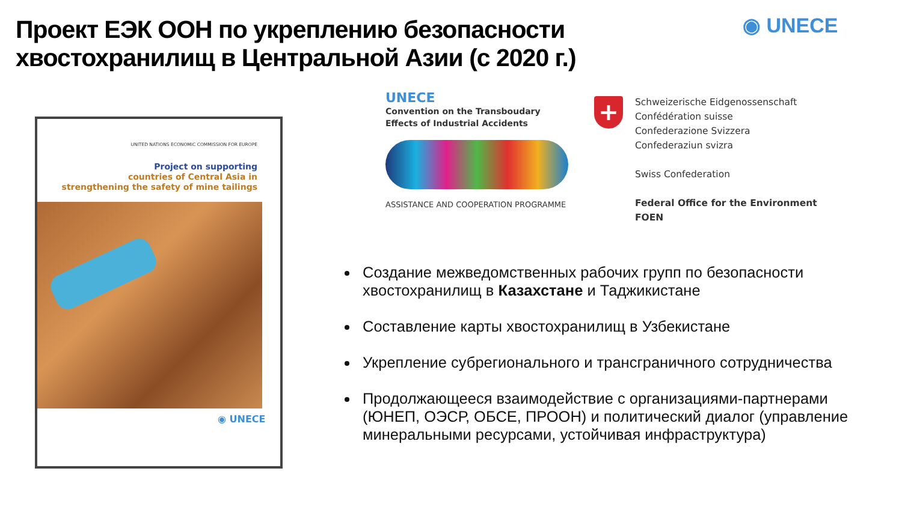Проект ЕЭК ООН по укреплению безопасности хвостохранилищ в Центральной Азии (с 2020 г.)
◉ UNECE
UNITED NATIONS ECONOMIC COMMISSION FOR EUROPE
Project on supporting
countries of Central Asia in
strengthening the safety of mine tailings
◉ UNECE
UNECE
Convention on the Transboudary
Effects of Industrial Accidents
ASSISTANCE AND COOPERATION PROGRAMME
+
Schweizerische Eidgenossenschaft
Confédération suisse
Confederazione Svizzera
Confederaziun svizra
Swiss Confederation
Federal Office for the Environment FOEN
Создание межведомственных рабочих групп по безопасности хвостохранилищ в Казахстане и Таджикистане
Составление карты хвостохранилищ в Узбекистане
Укрепление субрегионального и трансграничного сотрудничества
Продолжающееся взаимодействие с организациями-партнерами (ЮНЕП, ОЭСР, ОБСЕ, ПРООН) и политический диалог (управление минеральными ресурсами, устойчивая инфраструктура)